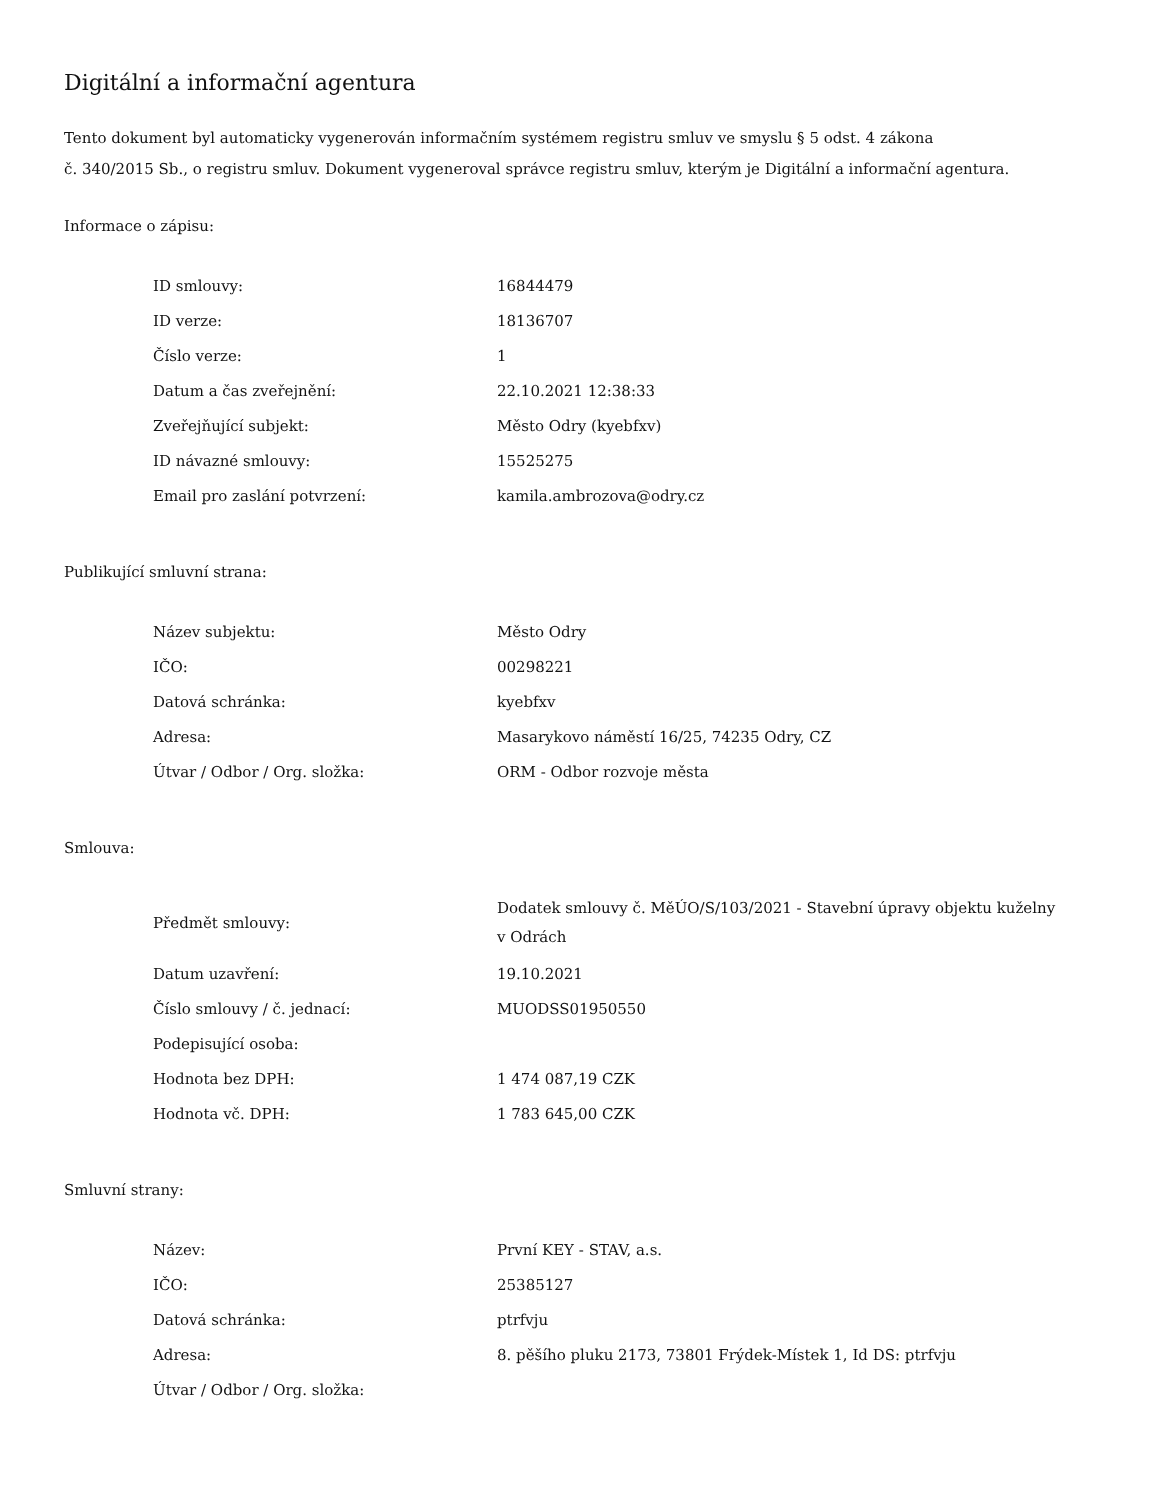Digitální a informační agentura
Tento dokument byl automaticky vygenerován informačním systémem registru smluv ve smyslu § 5 odst. 4 zákona
č. 340/2015 Sb., o registru smluv. Dokument vygeneroval správce registru smluv, kterým je Digitální a informační agentura.
Informace o zápisu:
| ID smlouvy: | 16844479 |
| ID verze: | 18136707 |
| Číslo verze: | 1 |
| Datum a čas zveřejnění: | 22.10.2021 12:38:33 |
| Zveřejňující subjekt: | Město Odry (kyebfxv) |
| ID návazné smlouvy: | 15525275 |
| Email pro zaslání potvrzení: | kamila.ambrozova@odry.cz |
Publikující smluvní strana:
| Název subjektu: | Město Odry |
| IČO: | 00298221 |
| Datová schránka: | kyebfxv |
| Adresa: | Masarykovo náměstí 16/25, 74235 Odry, CZ |
| Útvar / Odbor / Org. složka: | ORM - Odbor rozvoje města |
Smlouva:
| Předmět smlouvy: | Dodatek smlouvy č. MěÚO/S/103/2021 - Stavební úpravy objektu kuželny v Odrách |
| Datum uzavření: | 19.10.2021 |
| Číslo smlouvy / č. jednací: | MUODSS01950550 |
| Podepisující osoba: | |
| Hodnota bez DPH: | 1 474 087,19 CZK |
| Hodnota vč. DPH: | 1 783 645,00 CZK |
Smluvní strany:
| Název: | První KEY - STAV, a.s. |
| IČO: | 25385127 |
| Datová schránka: | ptrfvju |
| Adresa: | 8. pěšího pluku 2173, 73801 Frýdek-Místek 1, Id DS: ptrfvju |
| Útvar / Odbor / Org. složka: | |